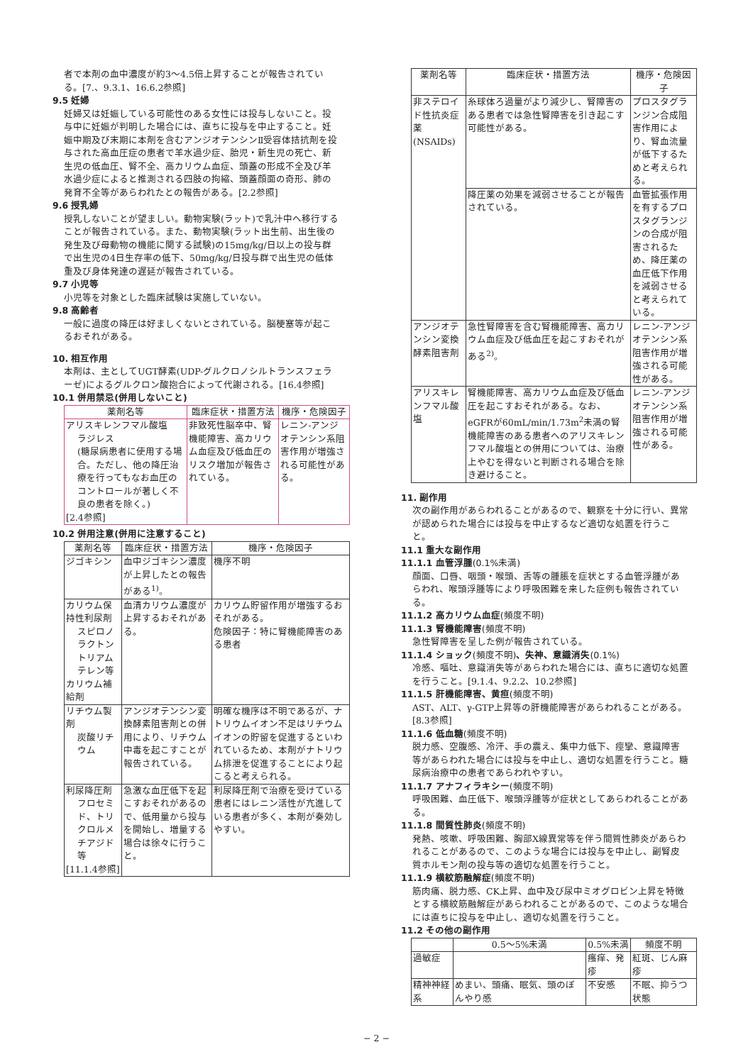者で本剤の血中濃度が約3〜4.5倍上昇することが報告されている。[7.、9.3.1、16.6.2参照]
9.5 妊婦
妊婦又は妊娠している可能性のある女性には投与しないこと。投与中に妊娠が判明した場合には、直ちに投与を中止すること。妊娠中期及び末期に本剤を含むアンジオテンシンⅡ受容体拮抗剤を投与された高血圧症の患者で羊水過少症、胎児・新生児の死亡、新生児の低血圧、腎不全、高カリウム血症、頭蓋の形成不全及び羊水過少症によると推測される四肢の拘縮、頭蓋顔面の奇形、肺の発育不全等があらわれたとの報告がある。[2.2参照]
9.6 授乳婦
授乳しないことが望ましい。動物実験(ラット)で乳汁中へ移行することが報告されている。また、動物実験(ラット出生前、出生後の発生及び母動物の機能に関する試験)の15mg/kg/日以上の投与群で出生児の4日生存率の低下、50mg/kg/日投与群で出生児の低体重及び身体発達の遅延が報告されている。
9.7 小児等
小児等を対象とした臨床試験は実施していない。
9.8 高齢者
一般に過度の降圧は好ましくないとされている。脳梗塞等が起こるおそれがある。
10. 相互作用
本剤は、主としてUGT酵素(UDP-グルクロノシルトランスフェラーゼ)によるグルクロン酸抱合によって代謝される。[16.4参照]
10.1 併用禁忌(併用しないこと)
| 薬剤名等 | 臨床症状・措置方法 | 機序・危険因子 |
| --- | --- | --- |
| アリスキレンフマル酸塩 ラジレス (糖尿病患者に使用する場合。ただし、他の降圧治療を行ってもなお血圧のコントロールが著しく不良の患者を除く。) [2.4参照] | 非致死性脳卒中、腎機能障害、高カリウム血症及び低血圧のリスク増加が報告されている。 | レニン-アンジオテンシン系阻害作用が増強される可能性がある。 |
10.2 併用注意(併用に注意すること)
| 薬剤名等 | 臨床症状・措置方法 | 機序・危険因子 |
| --- | --- | --- |
| ジゴキシン | 血中ジゴキシン濃度が上昇したとの報告がある<sup>1)</sup>。 | 機序不明 |
| カリウム保持性利尿剤 スピロノラクトン トリアムテレン等 カリウム補給剤 | 血清カリウム濃度が上昇するおそれがある。 | カリウム貯留作用が増強するおそれがある。 危険因子：特に腎機能障害のある患者 |
| リチウム製剤 炭酸リチウム | アンジオテンシン変換酵素阻害剤との併用により、リチウム中毒を起こすことが報告されている。 | 明確な機序は不明であるが、ナトリウムイオン不足はリチウムイオンの貯留を促進するといわれているため、本剤がナトリウム排泄を促進することにより起こると考えられる。 |
| 利尿降圧剤 フロセミド、トリクロルメチアジド等 [11.1.4参照] | 急激な血圧低下を起こすおそれがあるので、低用量から投与を開始し、増量する場合は徐々に行うこと。 | 利尿降圧剤で治療を受けている患者にはレニン活性が亢進している患者が多く、本剤が奏効しやすい。 |
| 薬剤名等 | 臨床症状・措置方法 | 機序・危険因子 |
| --- | --- | --- |
| 非ステロイド性抗炎症薬(NSAIDs) | 糸球体ろ過量がより減少し、腎障害のある患者では急性腎障害を引き起こす可能性がある。 | プロスタグランジン合成阻害作用により、腎血流量が低下するためと考えられる。 |
| | 降圧薬の効果を減弱させることが報告されている。 | 血管拡張作用を有するプロスタグランジンの合成が阻害されるため、降圧薬の血圧低下作用を減弱させると考えられている。 |
| アンジオテンシン変換酵素阻害剤 | 急性腎障害を含む腎機能障害、高カリウム血症及び低血圧を起こすおそれがある<sup>2)</sup>。 | レニン-アンジオテンシン系阻害作用が増強される可能性がある。 |
| アリスキレンフマル酸塩 | 腎機能障害、高カリウム血症及び低血圧を起こすおそれがある。なお、eGFRが60mL/min/1.73m<sup>2</sup>未満の腎機能障害のある患者へのアリスキレンフマル酸塩との併用については、治療上やむを得ないと判断される場合を除き避けること。 | レニン-アンジオテンシン系阻害作用が増強される可能性がある。 |
11. 副作用
次の副作用があらわれることがあるので、観察を十分に行い、異常が認められた場合には投与を中止するなど適切な処置を行うこと。
11.1 重大な副作用
11.1.1 血管浮腫(0.1%未満)
顔面、口唇、咽頭・喉頭、舌等の腫脹を症状とする血管浮腫があらわれ、喉頭浮腫等により呼吸困難を来した症例も報告されている。
11.1.2 高カリウム血症(頻度不明)
11.1.3 腎機能障害(頻度不明)
急性腎障害を呈した例が報告されている。
11.1.4 ショック(頻度不明)、失神、意識消失(0.1%)
冷感、嘔吐、意識消失等があらわれた場合には、直ちに適切な処置を行うこと。[9.1.4、9.2.2、10.2参照]
11.1.5 肝機能障害、黄疸(頻度不明)
AST、ALT、γ-GTP上昇等の肝機能障害があらわれることがある。[8.3参照]
11.1.6 低血糖(頻度不明)
脱力感、空腹感、冷汗、手の震え、集中力低下、痙攣、意識障害等があらわれた場合には投与を中止し、適切な処置を行うこと。糖尿病治療中の患者であらわれやすい。
11.1.7 アナフィラキシー(頻度不明)
呼吸困難、血圧低下、喉頭浮腫等が症状としてあらわれることがある。
11.1.8 間質性肺炎(頻度不明)
発熱、咳嗽、呼吸困難、胸部X線異常等を伴う間質性肺炎があらわれることがあるので、このような場合には投与を中止し、副腎皮質ホルモン剤の投与等の適切な処置を行うこと。
11.1.9 横紋筋融解症(頻度不明)
筋肉痛、脱力感、CK上昇、血中及び尿中ミオグロビン上昇を特徴とする横紋筋融解症があらわれることがあるので、このような場合には直ちに投与を中止し、適切な処置を行うこと。
11.2 その他の副作用
| | 0.5〜5%未満 | 0.5%未満 | 頻度不明 |
| --- | --- | --- | --- |
| 過敏症 | | 瘙痒、発疹 | 紅斑、じん麻疹 |
| 精神神経系 | めまい、頭痛、眠気、頭のぼんやり感 | 不安感 | 不眠、抑うつ状態 |
− 2 −